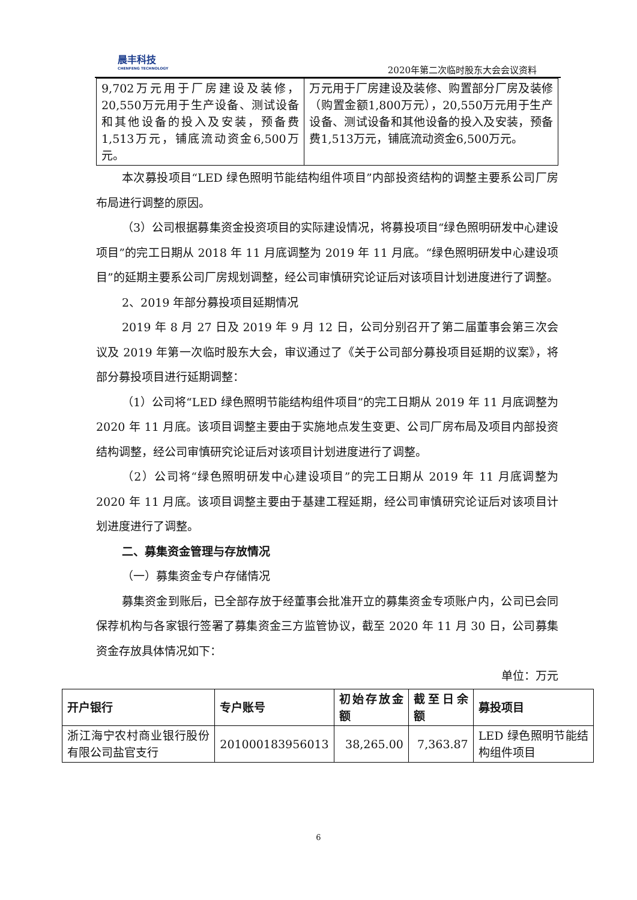晨丰科技
CHENFENG TECHNOLOGY
2020年第二次临时股东大会会议资料
| 9,702万元用于厂房建设及装修，20,550万元用于生产设备、测试设备和其他设备的投入及安装，预备费1,513万元，铺底流动资金6,500万元。 | 万元用于厂房建设及装修、购置部分厂房及装修（购置金额1,800万元），20,550万元用于生产设备、测试设备和其他设备的投入及安装，预备费1,513万元，铺底流动资金6,500万元。 |
本次募投项目“LED 绿色照明节能结构组件项目”内部投资结构的调整主要系公司厂房布局进行调整的原因。
（3）公司根据募集资金投资项目的实际建设情况，将募投项目“绿色照明研发中心建设项目”的完工日期从 2018 年 11 月底调整为 2019 年 11 月底。“绿色照明研发中心建设项目”的延期主要系公司厂房规划调整，经公司审慎研究论证后对该项目计划进度进行了调整。
2、2019 年部分募投项目延期情况
2019 年 8 月 27 日及 2019 年 9 月 12 日，公司分别召开了第二届董事会第三次会议及 2019 年第一次临时股东大会，审议通过了《关于公司部分募投项目延期的议案》，将部分募投项目进行延期调整：
（1）公司将“LED 绿色照明节能结构组件项目”的完工日期从 2019 年 11 月底调整为 2020 年 11 月底。该项目调整主要由于实施地点发生变更、公司厂房布局及项目内部投资结构调整，经公司审慎研究论证后对该项目计划进度进行了调整。
（2）公司将“绿色照明研发中心建设项目”的完工日期从 2019 年 11 月底调整为 2020 年 11 月底。该项目调整主要由于基建工程延期，经公司审慎研究论证后对该项目计划进度进行了调整。
二、募集资金管理与存放情况
（一）募集资金专户存储情况
募集资金到账后，已全部存放于经董事会批准开立的募集资金专项账户内，公司已会同保荐机构与各家银行签署了募集资金三方监管协议，截至 2020 年 11 月 30 日，公司募集资金存放具体情况如下：
单位：万元
| 开户银行 | 专户账号 | 初始存放金额 | 截至日余额 | 募投项目 |
| --- | --- | --- | --- | --- |
| 浙江海宁农村商业银行股份有限公司盐官支行 | 201000183956013 | 38,265.00 | 7,363.87 | LED 绿色照明节能结构组件项目 |
6